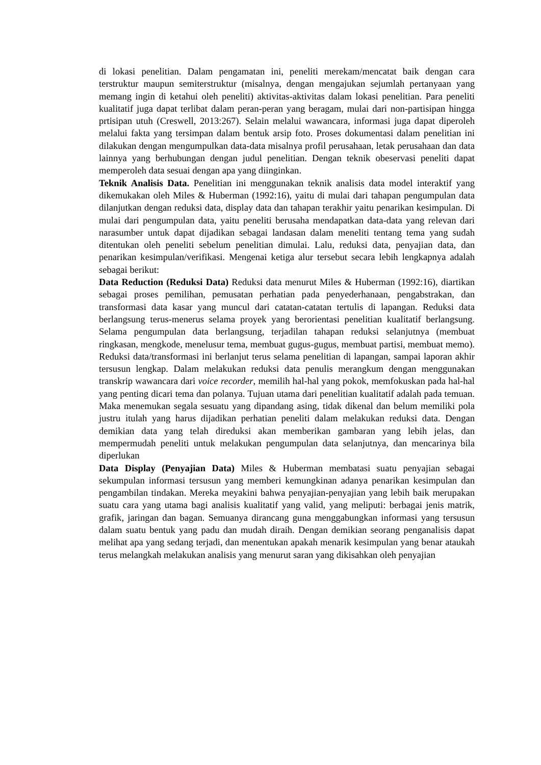di lokasi penelitian. Dalam pengamatan ini, peneliti merekam/mencatat baik dengan cara terstruktur maupun semiterstruktur (misalnya, dengan mengajukan sejumlah pertanyaan yang memang ingin di ketahui oleh peneliti) aktivitas-aktivitas dalam lokasi penelitian. Para peneliti kualitatif juga dapat terlibat dalam peran-peran yang beragam, mulai dari non-partisipan hingga prtisipan utuh (Creswell, 2013:267). Selain melalui wawancara, informasi juga dapat diperoleh melalui fakta yang tersimpan dalam bentuk arsip foto. Proses dokumentasi dalam penelitian ini dilakukan dengan mengumpulkan data-data misalnya profil perusahaan, letak perusahaan dan data lainnya yang berhubungan dengan judul penelitian. Dengan teknik obeservasi peneliti dapat memperoleh data sesuai dengan apa yang diinginkan.
Teknik Analisis Data. Penelitian ini menggunakan teknik analisis data model interaktif yang dikemukakan oleh Miles & Huberman (1992:16), yaitu di mulai dari tahapan pengumpulan data dilanjutkan dengan reduksi data, display data dan tahapan terakhir yaitu penarikan kesimpulan. Di mulai dari pengumpulan data, yaitu peneliti berusaha mendapatkan data-data yang relevan dari narasumber untuk dapat dijadikan sebagai landasan dalam meneliti tentang tema yang sudah ditentukan oleh peneliti sebelum penelitian dimulai. Lalu, reduksi data, penyajian data, dan penarikan kesimpulan/verifikasi. Mengenai ketiga alur tersebut secara lebih lengkapnya adalah sebagai berikut:
Data Reduction (Reduksi Data) Reduksi data menurut Miles & Huberman (1992:16), diartikan sebagai proses pemilihan, pemusatan perhatian pada penyederhanaan, pengabstrakan, dan transformasi data kasar yang muncul dari catatan-catatan tertulis di lapangan. Reduksi data berlangsung terus-menerus selama proyek yang berorientasi penelitian kualitatif berlangsung. Selama pengumpulan data berlangsung, terjadilan tahapan reduksi selanjutnya (membuat ringkasan, mengkode, menelusur tema, membuat gugus-gugus, membuat partisi, membuat memo). Reduksi data/transformasi ini berlanjut terus selama penelitian di lapangan, sampai laporan akhir tersusun lengkap. Dalam melakukan reduksi data penulis merangkum dengan menggunakan transkrip wawancara dari voice recorder, memilih hal-hal yang pokok, memfokuskan pada hal-hal yang penting dicari tema dan polanya. Tujuan utama dari penelitian kualitatif adalah pada temuan. Maka menemukan segala sesuatu yang dipandang asing, tidak dikenal dan belum memiliki pola justru itulah yang harus dijadikan perhatian peneliti dalam melakukan reduksi data. Dengan demikian data yang telah direduksi akan memberikan gambaran yang lebih jelas, dan mempermudah peneliti untuk melakukan pengumpulan data selanjutnya, dan mencarinya bila diperlukan
Data Display (Penyajian Data) Miles & Huberman membatasi suatu penyajian sebagai sekumpulan informasi tersusun yang memberi kemungkinan adanya penarikan kesimpulan dan pengambilan tindakan. Mereka meyakini bahwa penyajian-penyajian yang lebih baik merupakan suatu cara yang utama bagi analisis kualitatif yang valid, yang meliputi: berbagai jenis matrik, grafik, jaringan dan bagan. Semuanya dirancang guna menggabungkan informasi yang tersusun dalam suatu bentuk yang padu dan mudah diraih. Dengan demikian seorang penganalisis dapat melihat apa yang sedang terjadi, dan menentukan apakah menarik kesimpulan yang benar ataukah terus melangkah melakukan analisis yang menurut saran yang dikisahkan oleh penyajian